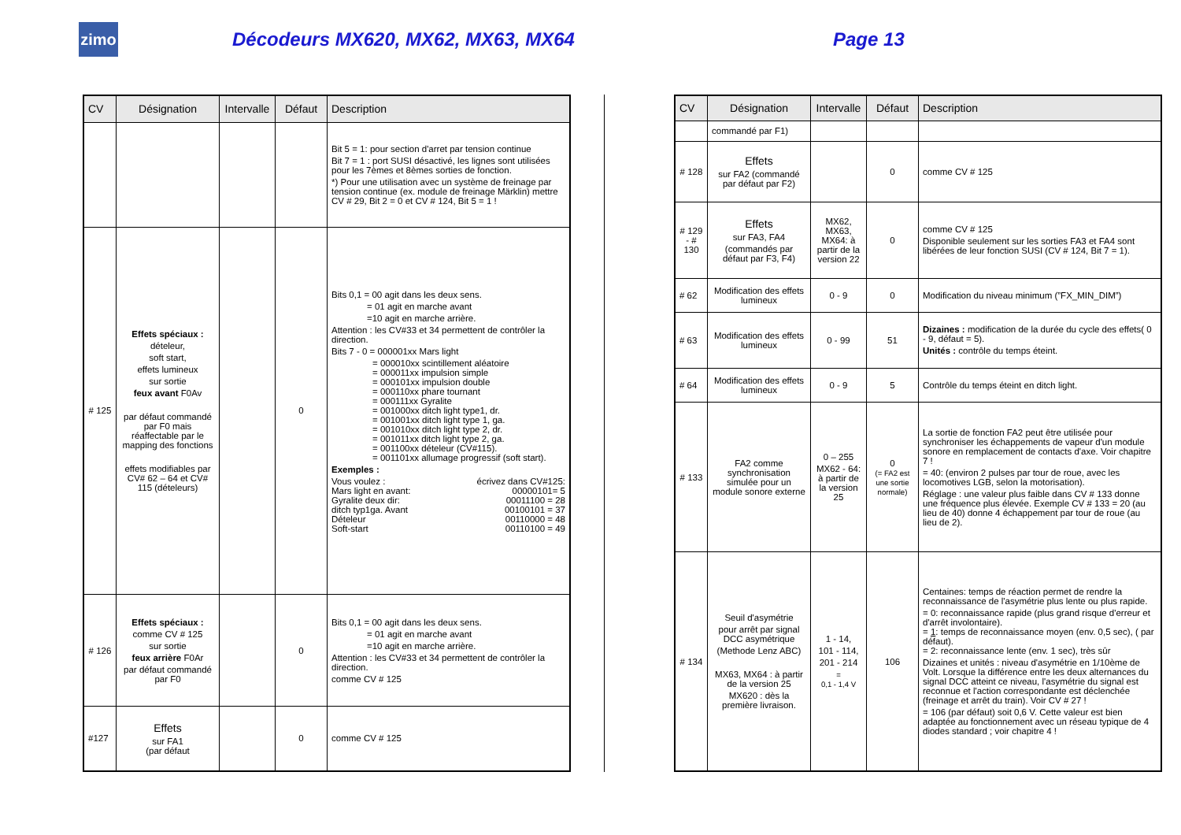zimo
Décodeurs MX620, MX62, MX63, MX64 Page 13
| CV | Désignation | Intervalle | Défaut | Description |
| --- | --- | --- | --- | --- |
| | | | | Bit 5 = 1: pour section d'arret par tension continue Bit 7 = 1 : port SUSI désactivé, les lignes sont utilisées pour les 7èmes et 8èmes sorties de fonction. *) Pour une utilisation avec un système de freinage par tension continue (ex. module de freinage Märklin) mettre CV # 29, Bit 2 = 0 et CV # 124, Bit 5 = 1 ! |
| # 125 | Effets spéciaux : dételeur, soft start, effets lumineux sur sortie feux avant F0Av par défaut commandé par F0 mais réaffectable par le mapping des fonctions effets modifiables par CV# 62 – 64 et CV# 115 (dételeurs) | | 0 | Bits 0,1 = 00 agit dans les deux sens. = 01 agit en marche avant =10 agit en marche arrière. Attention : les CV#33 et 34 permettent de contrôler la direction. Bits 7 - 0 = 000001xx Mars light = 000010xx scintillement aléatoire = 000011xx impulsion simple = 000101xx impulsion double = 000110xx phare tournant = 000111xx Gyralite = 001000xx ditch light type1, dr. = 001001xx ditch light type 1, ga. = 001010xx ditch light type 2, dr. = 001011xx ditch light type 2, ga. = 001100xx dételeur (CV#115). = 001101xx allumage progressif (soft start). Exemples : Vous voulez : écrivez dans CV#125: Mars light en avant: 00000101= 5 Gyralite deux dir: 00011100 = 28 ditch typ1ga. Avant 00100101 = 37 Dételeur 00110000 = 48 Soft-start 00110100 = 49 |
| # 126 | Effets spéciaux : comme CV # 125 sur sortie feux arrière F0Ar par défaut commandé par F0 | | 0 | Bits 0,1 = 00 agit dans les deux sens. = 01 agit en marche avant =10 agit en marche arrière. Attention : les CV#33 et 34 permettent de contrôler la direction. comme CV # 125 |
| #127 | Effets sur FA1 (par défaut | | 0 | comme CV # 125 |
| CV | Désignation | Intervalle | Défaut | Description |
| --- | --- | --- | --- | --- |
| | commandé par F1) | | | |
| # 128 | Effets sur FA2 (commandé par défaut par F2) | | 0 | comme CV # 125 |
| # 129 - # 130 | Effets sur FA3, FA4 (commandés par défaut par F3, F4) | MX62, MX63, MX64: à partir de la version 22 | 0 | comme CV # 125 Disponible seulement sur les sorties FA3 et FA4 sont libérées de leur fonction SUSI (CV # 124, Bit 7 = 1). |
| # 62 | Modification des effets lumineux | 0 - 9 | 0 | Modification du niveau minimum (”FX_MIN_DIM”) |
| # 63 | Modification des effets lumineux | 0 - 99 | 51 | Dizaines : modification de la durée du cycle des effets( 0 - 9, défaut = 5). Unités : contrôle du temps éteint. |
| # 64 | Modification des effets lumineux | 0 - 9 | 5 | Contrôle du temps éteint en ditch light. |
| # 133 | FA2 comme synchronisation simulée pour un module sonore externe | 0 – 255 MX62 - 64: à partir de la version 25 | 0 (= FA2 est une sortie normale) | La sortie de fonction FA2 peut être utilisée pour synchroniser les échappements de vapeur d'un module sonore en remplacement de contacts d'axe. Voir chapitre 7 ! = 40: (environ 2 pulses par tour de roue, avec les locomotives LGB, selon la motorisation). Réglage : une valeur plus faible dans CV # 133 donne une fréquence plus élevée. Exemple CV # 133 = 20 (au lieu de 40) donne 4 échappement par tour de roue (au lieu de 2). |
| # 134 | Seuil d'asymétrie pour arrêt par signal DCC asymétrique (Methode Lenz ABC) MX63, MX64 : à partir de la version 25 MX620 : dès la première livraison. | 1 - 14, 101 - 114, 201 - 214 = 0,1 - 1,4 V | 106 | Centaines: temps de réaction permet de rendre la reconnaissance de l'asymétrie plus lente ou plus rapide. = 0: reconnaissance rapide (plus grand risque d'erreur et d'arrêt involontaire). = 1 : temps de reconnaissance moyen (env. 0,5 sec), ( par défaut). = 2: reconnaissance lente (env. 1 sec), très sûr Dizaines et unités : niveau d'asymétrie en 1/10ème de Volt. Lorsque la différence entre les deux alternances du signal DCC atteint ce niveau, l'asymétrie du signal est reconnue et l'action correspondante est déclenchée (freinage et arrêt du train). Voir CV # 27 ! = 106 (par défaut) soit 0,6 V. Cette valeur est bien adaptée au fonctionnement avec un réseau typique de 4 diodes standard ; voir chapitre 4 ! |